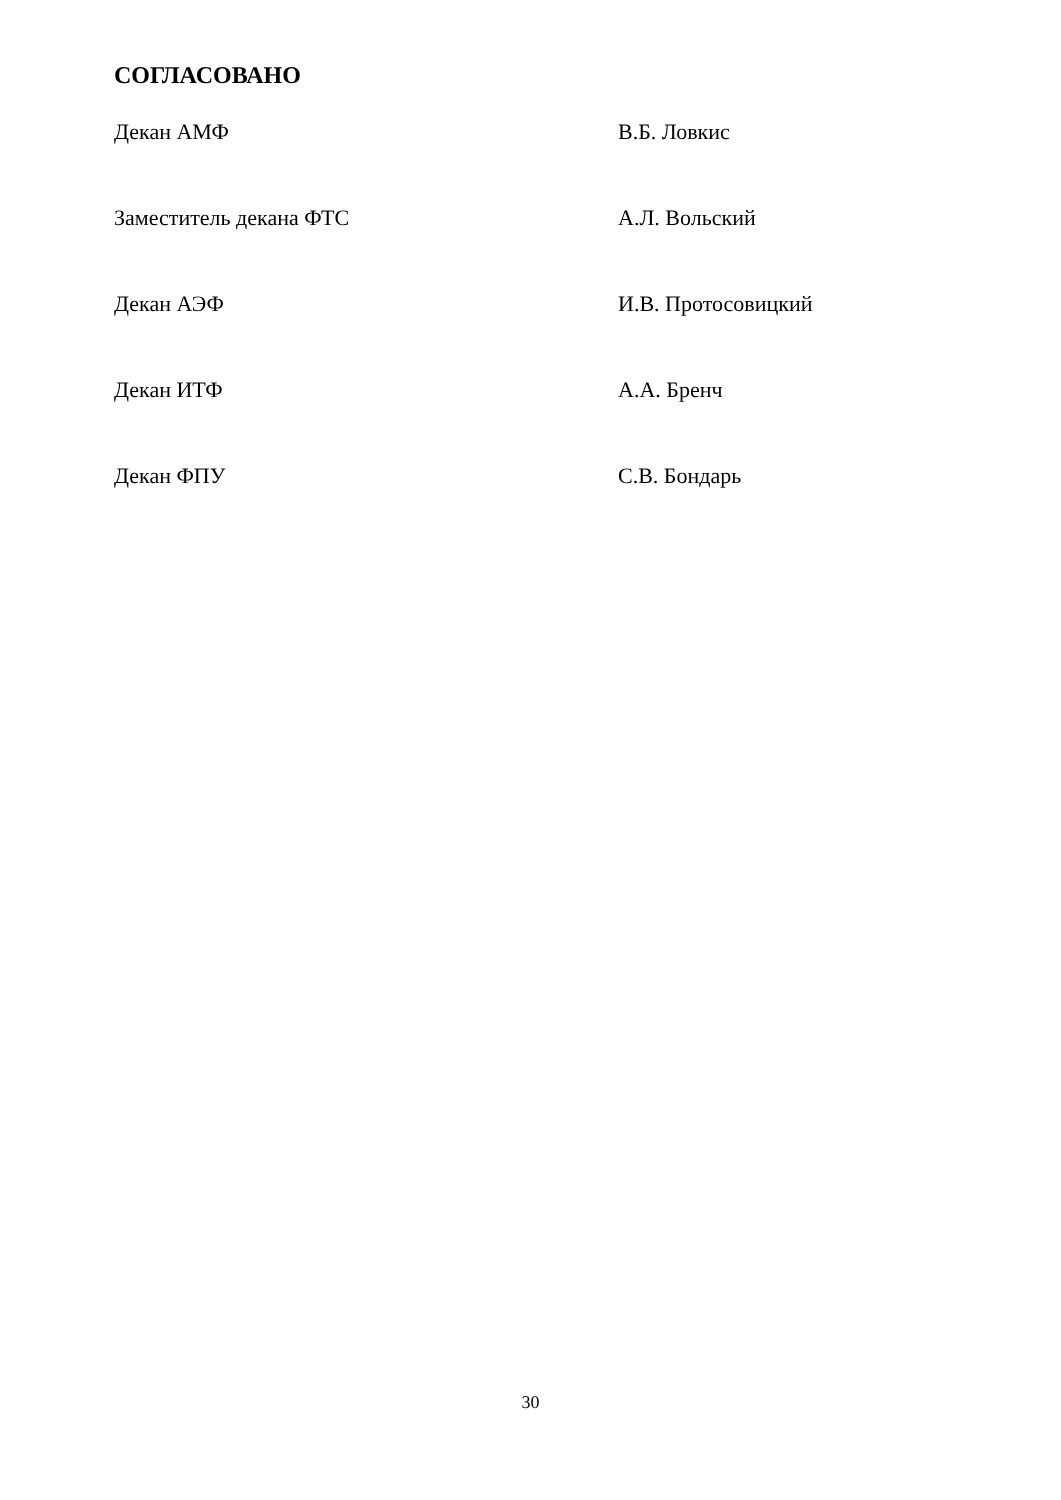СОГЛАСОВАНО
Декан АМФ В.Б. Ловкис
Заместитель декана ФТС А.Л. Вольский
Декан АЭФ И.В. Протосовицкий
Декан ИТФ А.А. Бренч
Декан ФПУ С.В. Бондарь
30